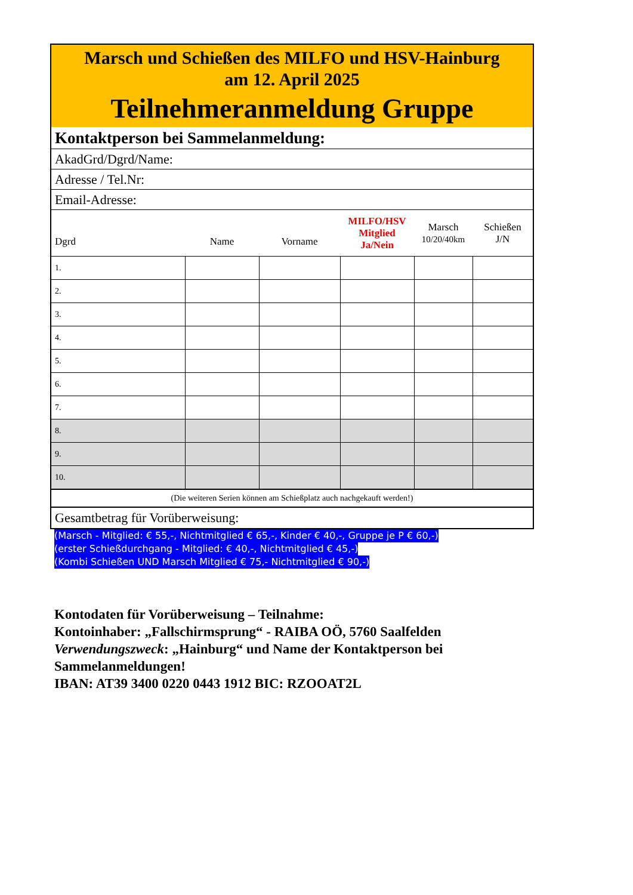| Marsch und Schießen des MILFO und HSV-Hainburg am 12. April 2025 Teilnehmeranmeldung Gruppe | | | | | |
| Kontaktperson bei Sammelanmeldung: | | | | | |
| AkadGrd/Dgrd/Name: | | | | | |
| Adresse / Tel.Nr: | | | | | |
| Email-Adresse: | | | | | |
| Dgrd | Name | Vorname | MILFO/HSV Mitglied Ja/Nein | Marsch 10/20/40km | Schießen J/N |
| 1. | | | | | |
| 2. | | | | | |
| 3. | | | | | |
| 4. | | | | | |
| 5. | | | | | |
| 6. | | | | | |
| 7. | | | | | |
| 8. | | | | | |
| 9. | | | | | |
| 10. | | | | | |
| (Die weiteren Serien können am Schießplatz auch nachgekauft werden!) | | | | | |
| Gesamtbetrag für Vorüberweisung: | | | | | |
(Marsch - Mitglied: € 55,-, Nichtmitglied € 65,-, Kinder € 40,-, Gruppe je P € 60,-)
(erster Schießdurchgang - Mitglied: € 40,-, Nichtmitglied € 45,-)
(Kombi Schießen UND Marsch Mitglied € 75,- Nichtmitglied € 90,-)
Kontodaten für Vorüberweisung – Teilnahme:
Kontoinhaber: „Fallschirmsprung“ - RAIBA OÖ, 5760 Saalfelden
Verwendungszweck: „Hainburg“ und Name der Kontaktperson bei Sammelanmeldungen!
IBAN: AT39 3400 0220 0443 1912 BIC: RZOOAT2L